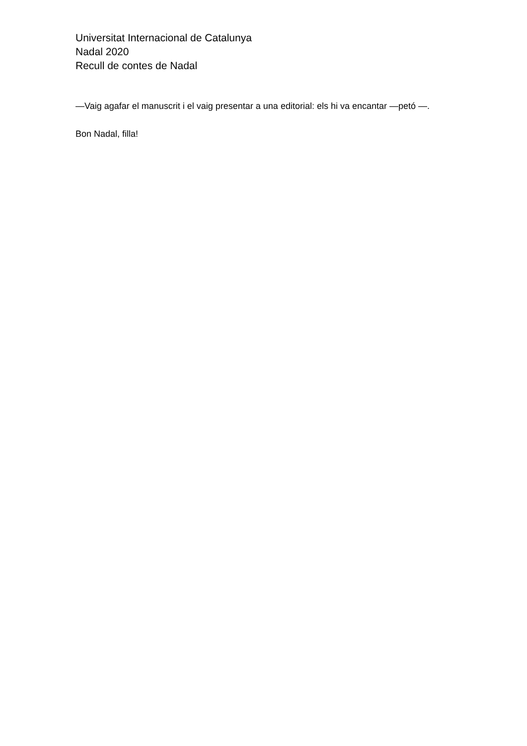Universitat Internacional de Catalunya
Nadal 2020
Recull de contes de Nadal
—Vaig agafar el manuscrit i el vaig presentar a una editorial: els hi va encantar —petó —.
Bon Nadal, filla!